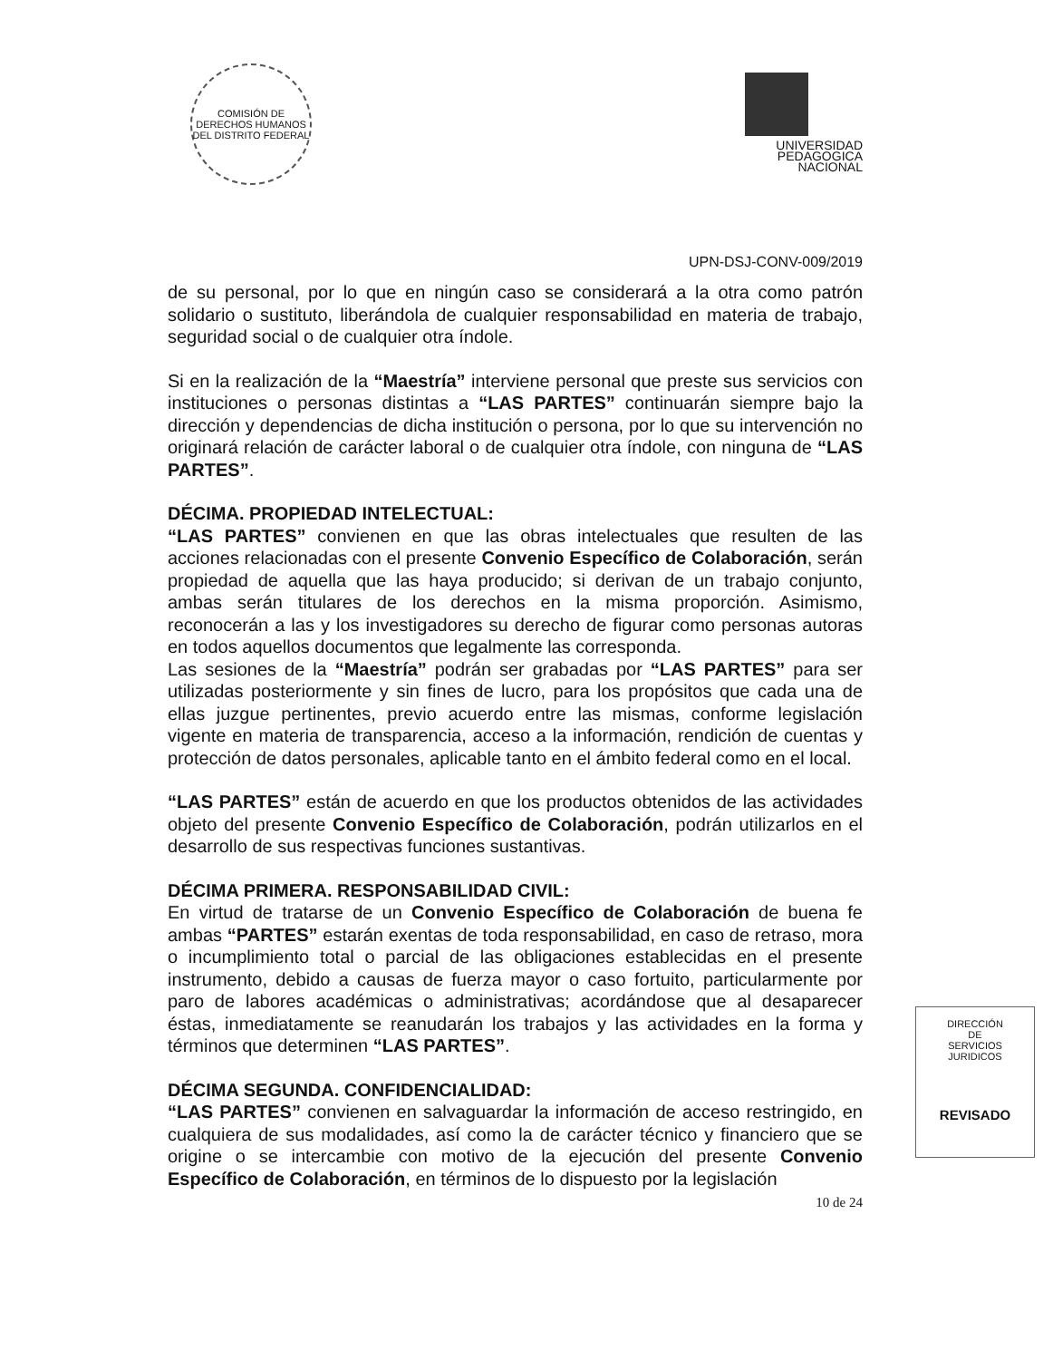COMISIÓN DE DERECHOS HUMANOS DEL DISTRITO FEDERAL
UNIVERSIDAD
PEDAGOGICA
NACIONAL
UPN-DSJ-CONV-009/2019
de su personal, por lo que en ningún caso se considerará a la otra como patrón solidario o sustituto, liberándola de cualquier responsabilidad en materia de trabajo, seguridad social o de cualquier otra índole.
Si en la realización de la “Maestría” interviene personal que preste sus servicios con instituciones o personas distintas a “LAS PARTES” continuarán siempre bajo la dirección y dependencias de dicha institución o persona, por lo que su intervención no originará relación de carácter laboral o de cualquier otra índole, con ninguna de “LAS PARTES”.
DÉCIMA. PROPIEDAD INTELECTUAL:
“LAS PARTES” convienen en que las obras intelectuales que resulten de las acciones relacionadas con el presente Convenio Específico de Colaboración, serán propiedad de aquella que las haya producido; si derivan de un trabajo conjunto, ambas serán titulares de los derechos en la misma proporción. Asimismo, reconocerán a las y los investigadores su derecho de figurar como personas autoras en todos aquellos documentos que legalmente las corresponda.
Las sesiones de la “Maestría” podrán ser grabadas por “LAS PARTES” para ser utilizadas posteriormente y sin fines de lucro, para los propósitos que cada una de ellas juzgue pertinentes, previo acuerdo entre las mismas, conforme legislación vigente en materia de transparencia, acceso a la información, rendición de cuentas y protección de datos personales, aplicable tanto en el ámbito federal como en el local.
“LAS PARTES” están de acuerdo en que los productos obtenidos de las actividades objeto del presente Convenio Específico de Colaboración, podrán utilizarlos en el desarrollo de sus respectivas funciones sustantivas.
DÉCIMA PRIMERA. RESPONSABILIDAD CIVIL:
En virtud de tratarse de un Convenio Específico de Colaboración de buena fe ambas “PARTES” estarán exentas de toda responsabilidad, en caso de retraso, mora o incumplimiento total o parcial de las obligaciones establecidas en el presente instrumento, debido a causas de fuerza mayor o caso fortuito, particularmente por paro de labores académicas o administrativas; acordándose que al desaparecer éstas, inmediatamente se reanudarán los trabajos y las actividades en la forma y términos que determinen “LAS PARTES”.
DÉCIMA SEGUNDA. CONFIDENCIALIDAD:
“LAS PARTES” convienen en salvaguardar la información de acceso restringido, en cualquiera de sus modalidades, así como la de carácter técnico y financiero que se origine o se intercambie con motivo de la ejecución del presente Convenio Específico de Colaboración, en términos de lo dispuesto por la legislación
10 de 24
DIRECCIÓN
DE
SERVICIOS
JURIDICOS
REVISADO